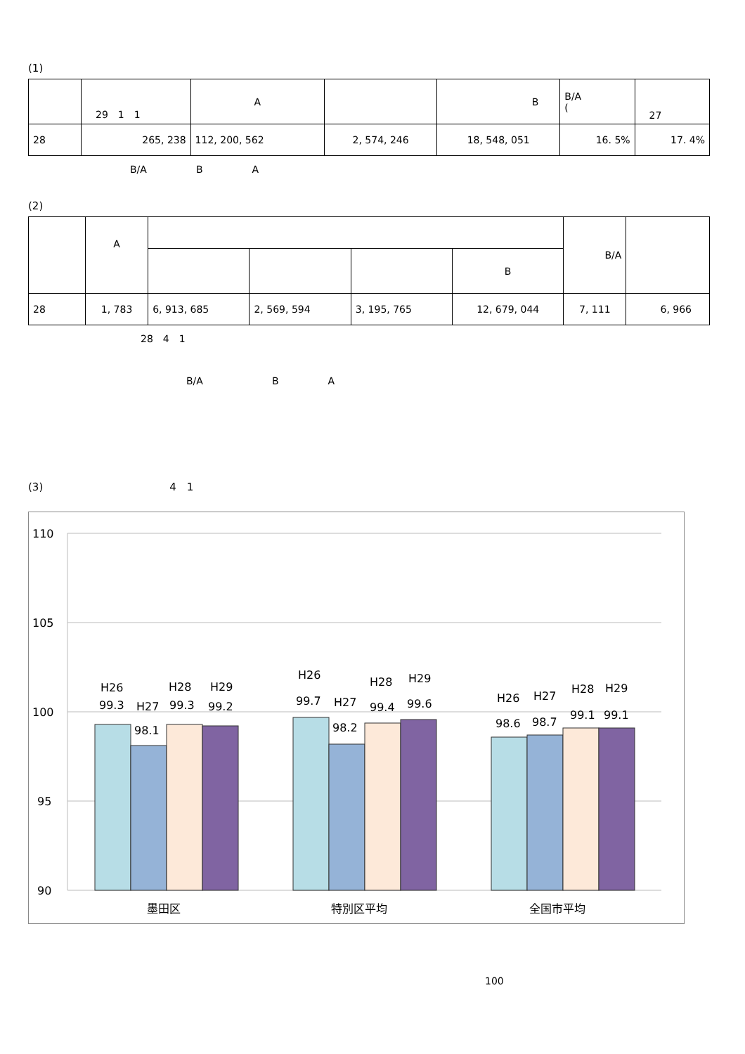(1)
| | 29 1 1 | A | | B | B/A ( | 27 |
| 28 | 265, 238 | 112, 200, 562 | 2, 574, 246 | 18, 548, 051 | 16. 5% | 17. 4% |
B/A　　　　　B　　　　　A
(2)
| | A | | | | | B/A | |
| | | | | | B | | |
| 28 | 1, 783 | 6, 913, 685 | 2, 569, 594 | 3, 195, 765 | 12, 679, 044 | 7, 111 | 6, 966 |
28　4　1
B/A　　　　　　　B　　　　　A
(3)　　　　　　　　　　　　4　1
110
105
100
95
90
H26
99.3
H27
98.1
H28
99.3
H29
99.2
H26
99.7
H27
98.2
H28
99.4
H29
99.6
H26
98.6
H27
98.7
H28
99.1
H29
99.1
墨田区
特別区平均
全国市平均
100